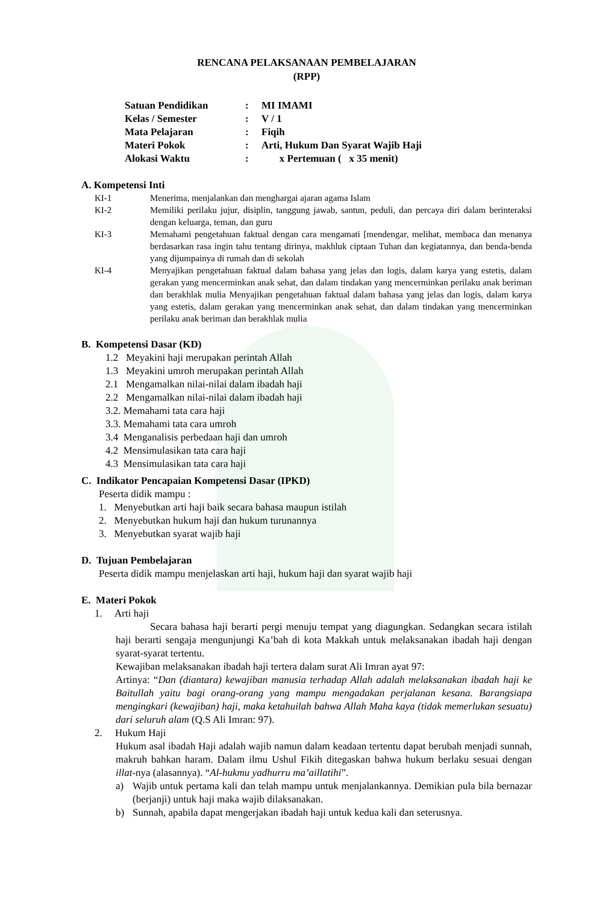RENCANA PELAKSANAAN PEMBELAJARAN
(RPP)
Satuan Pendidikan: MI IMAMI
Kelas / Semester: V / 1
Mata Pelajaran: Fiqih
Materi Pokok: Arti, Hukum Dan Syarat Wajib Haji
Alokasi Waktu: x Pertemuan ( x 35 menit)
A. Kompetensi Inti
KI-1 Menerima, menjalankan dan menghargai ajaran agama Islam
KI-2 Memiliki perilaku jujur, disiplin, tanggung jawab, santun, peduli, dan percaya diri dalam berinteraksi dengan keluarga, teman, dan guru
KI-3 Memahami pengetahuan faktual dengan cara mengamati [mendengar, melihat, membaca dan menanya berdasarkan rasa ingin tahu tentang dirinya, makhluk ciptaan Tuhan dan kegiatannya, dan benda-benda yang dijumpainya di rumah dan di sekolah
KI-4 Menyajikan pengetahuan faktual dalam bahasa yang jelas dan logis, dalam karya yang estetis, dalam gerakan yang mencerminkan anak sehat, dan dalam tindakan yang mencerminkan perilaku anak beriman dan berakhlak mulia Menyajikan pengetahuan faktual dalam bahasa yang jelas dan logis, dalam karya yang estetis, dalam gerakan yang mencerminkan anak sehat, dan dalam tindakan yang mencerminkan perilaku anak beriman dan berakhlak mulia
B. Kompetensi Dasar (KD)
1.2 Meyakini haji merupakan perintah Allah
1.3 Meyakini umroh merupakan perintah Allah
2.1 Mengamalkan nilai-nilai dalam ibadah haji
2.2 Mengamalkan nilai-nilai dalam ibadah haji
3.2. Memahami tata cara haji
3.3. Memahami tata cara umroh
3.4 Menganalisis perbedaan haji dan umroh
4.2 Mensimulasikan tata cara haji
4.3 Mensimulasikan tata cara haji
C. Indikator Pencapaian Kompetensi Dasar (IPKD)
Peserta didik mampu :
1. Menyebutkan arti haji baik secara bahasa maupun istilah
2. Menyebutkan hukum haji dan hukum turunannya
3. Menyebutkan syarat wajib haji
D. Tujuan Pembelajaran
Peserta didik mampu menjelaskan arti haji, hukum haji dan syarat wajib haji
E. Materi Pokok
1. Arti haji
Secara bahasa haji berarti pergi menuju tempat yang diagungkan. Sedangkan secara istilah haji berarti sengaja mengunjungi Ka’bah di kota Makkah untuk melaksanakan ibadah haji dengan syarat-syarat tertentu.
Kewajiban melaksanakan ibadah haji tertera dalam surat Ali Imran ayat 97:
Artinya: “Dan (diantara) kewajiban manusia terhadap Allah adalah melaksanakan ibadah haji ke Baitullah yaitu bagi orang-orang yang mampu mengadakan perjalanan kesana. Barangsiapa mengingkari (kewajiban) haji, maka ketahuilah bahwa Allah Maha kaya (tidak memerlukan sesuatu) dari seluruh alam (Q.S Ali Imran: 97).
2. Hukum Haji
Hukum asal ibadah Haji adalah wajib namun dalam keadaan tertentu dapat berubah menjadi sunnah, makruh bahkan haram. Dalam ilmu Ushul Fikih ditegaskan bahwa hukum berlaku sesuai dengan illat-nya (alasannya). “Al-hukmu yadhurru ma’aillatihi”.
a) Wajib untuk pertama kali dan telah mampu untuk menjalankannya. Demikian pula bila bernazar (berjanji) untuk haji maka wajib dilaksanakan.
b) Sunnah, apabila dapat mengerjakan ibadah haji untuk kedua kali dan seterusnya.